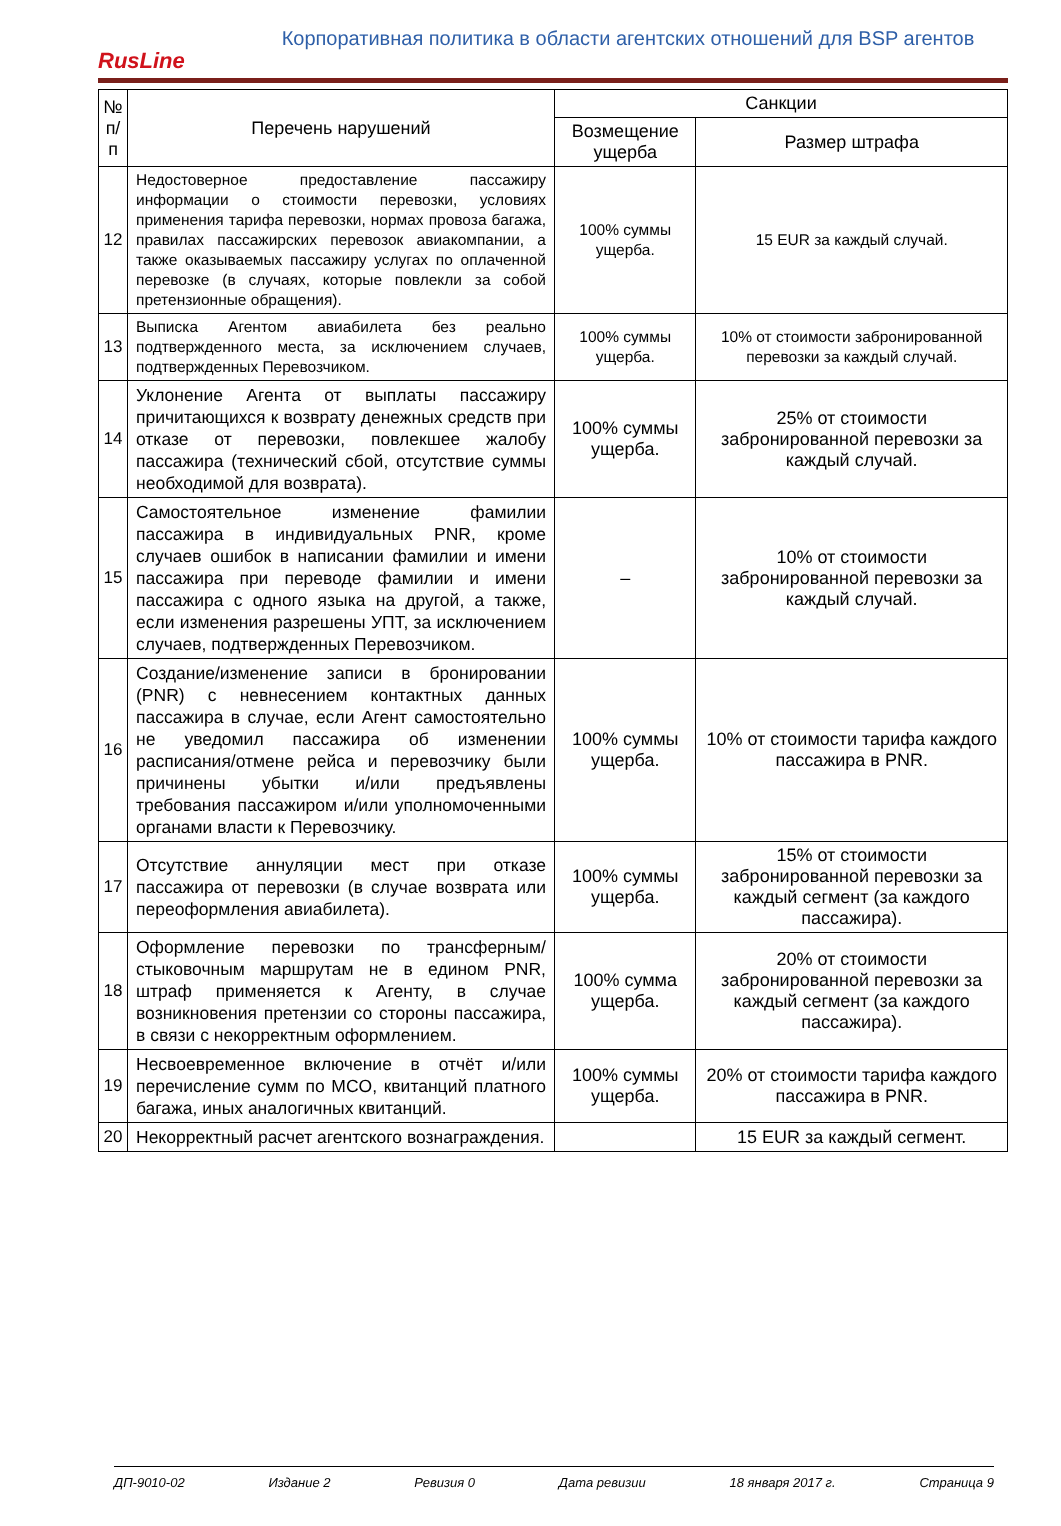RusLine
Корпоративная политика в области агентских отношений для BSP агентов
| № п/п | Перечень нарушений | Санкции | |
| --- | --- | --- | --- |
| | | Возмещение ущерба | Размер штрафа |
| 12 | Недостоверное предоставление пассажиру информации о стоимости перевозки, условиях применения тарифа перевозки, нормах провоза багажа, правилах пассажирских перевозок авиакомпании, а также оказываемых пассажиру услугах по оплаченной перевозке (в случаях, которые повлекли за собой претензионные обращения). | 100% суммы ущерба. | 15 EUR за каждый случай. |
| 13 | Выписка Агентом авиабилета без реально подтвержденного места, за исключением случаев, подтвержденных Перевозчиком. | 100% суммы ущерба. | 10% от стоимости забронированной перевозки за каждый случай. |
| 14 | Уклонение Агента от выплаты пассажиру причитающихся к возврату денежных средств при отказе от перевозки, повлекшее жалобу пассажира (технический сбой, отсутствие суммы необходимой для возврата). | 100% суммы ущерба. | 25% от стоимости забронированной перевозки за каждый случай. |
| 15 | Самостоятельное изменение фамилии пассажира в индивидуальных PNR, кроме случаев ошибок в написании фамилии и имени пассажира при переводе фамилии и имени пассажира с одного языка на другой, а также, если изменения разрешены УПТ, за исключением случаев, подтвержденных Перевозчиком. | – | 10% от стоимости забронированной перевозки за каждый случай. |
| 16 | Создание/изменение записи в бронировании (PNR) с невнесением контактных данных пассажира в случае, если Агент самостоятельно не уведомил пассажира об изменении расписания/отмене рейса и перевозчику были причинены убытки и/или предъявлены требования пассажиром и/или уполномоченными органами власти к Перевозчику. | 100% суммы ущерба. | 10% от стоимости тарифа каждого пассажира в PNR. |
| 17 | Отсутствие аннуляции мест при отказе пассажира от перевозки (в случае возврата или переоформления авиабилета). | 100% суммы ущерба. | 15% от стоимости забронированной перевозки за каждый сегмент (за каждого пассажира). |
| 18 | Оформление перевозки по трансферным/стыковочным маршрутам не в едином PNR, штраф применяется к Агенту, в случае возникновения претензии со стороны пассажира, в связи с некорректным оформлением. | 100% сумма ущерба. | 20% от стоимости забронированной перевозки за каждый сегмент (за каждого пассажира). |
| 19 | Несвоевременное включение в отчёт и/или перечисление сумм по MCO, квитанций платного багажа, иных аналогичных квитанций. | 100% суммы ущерба. | 20% от стоимости тарифа каждого пассажира в PNR. |
| 20 | Некорректный расчет агентского вознаграждения. | | 15 EUR за каждый сегмент. |
ДП-9010-02 Издание 2 Ревизия 0 Дата ревизии 18 января 2017 г. Страница 9